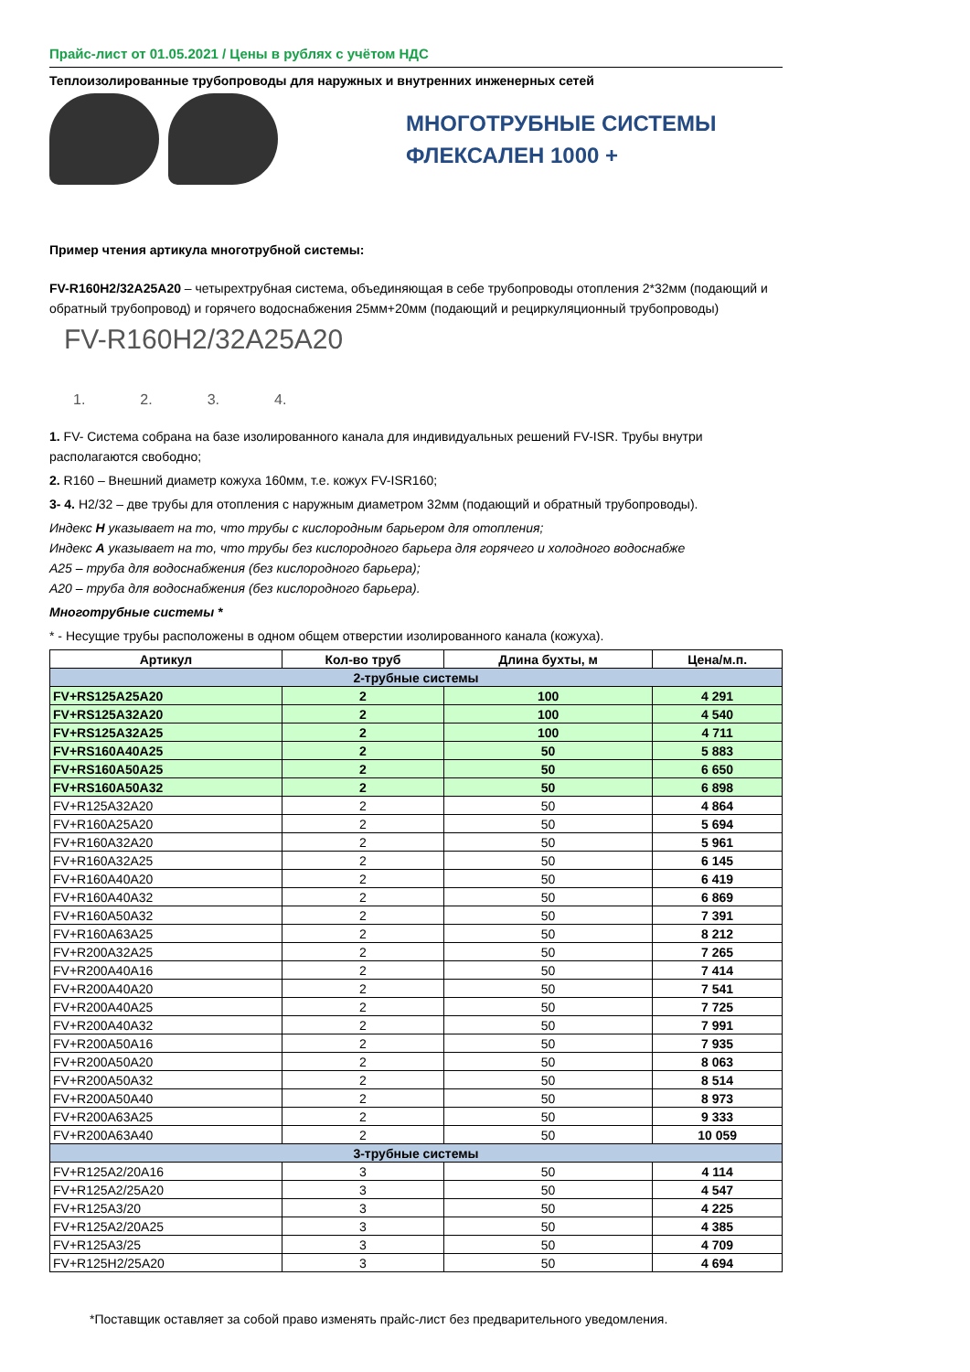Прайс-лист от 01.05.2021 / Цены в рублях с учётом НДС
Теплоизолированные трубопроводы для наружных и внутренних инженерных сетей
МНОГОТРУБНЫЕ СИСТЕМЫ
ФЛЕКСАЛЕН 1000 +
Пример чтения артикула многотрубной системы:
FV-R160H2/32A25A20 – четырехтрубная система, объединяющая в себе трубопроводы отопления 2*32мм (подающий и обратный трубопровод) и горячего водоснабжения 25мм+20мм (подающий и рециркуляционный трубопроводы)
FV-R160H2/32A25A20
1. 2. 3. 4.
1. FV- Система собрана на базе изолированного канала для индивидуальных решений FV-ISR. Трубы внутри располагаются свободно;
2. R160 – Внешний диаметр кожуха 160мм, т.е. кожух FV-ISR160;
3- 4. H2/32 – две трубы для отопления с наружным диаметром 32мм (подающий и обратный трубопроводы).
Индекс H указывает на то, что трубы с кислородным барьером для отопления;
Индекс A указывает на то, что трубы без кислородного барьера для горячего и холодного водоснабже
A25 – труба для водоснабжения (без кислородного барьера);
A20 – труба для водоснабжения (без кислородного барьера).
Многотрубные системы *
* - Несущие трубы расположены в одном общем отверстии изолированного канала (кожуха).
| Артикул | Кол-во труб | Длина бухты, м | Цена/м.п. |
| --- | --- | --- | --- |
| 2-трубные системы | | | |
| FV+RS125A25A20 | 2 | 100 | 4 291 |
| FV+RS125A32A20 | 2 | 100 | 4 540 |
| FV+RS125A32A25 | 2 | 100 | 4 711 |
| FV+RS160A40A25 | 2 | 50 | 5 883 |
| FV+RS160A50A25 | 2 | 50 | 6 650 |
| FV+RS160A50A32 | 2 | 50 | 6 898 |
| FV+R125A32A20 | 2 | 50 | 4 864 |
| FV+R160A25A20 | 2 | 50 | 5 694 |
| FV+R160A32A20 | 2 | 50 | 5 961 |
| FV+R160A32A25 | 2 | 50 | 6 145 |
| FV+R160A40A20 | 2 | 50 | 6 419 |
| FV+R160A40A32 | 2 | 50 | 6 869 |
| FV+R160A50A32 | 2 | 50 | 7 391 |
| FV+R160A63A25 | 2 | 50 | 8 212 |
| FV+R200A32A25 | 2 | 50 | 7 265 |
| FV+R200A40A16 | 2 | 50 | 7 414 |
| FV+R200A40A20 | 2 | 50 | 7 541 |
| FV+R200A40A25 | 2 | 50 | 7 725 |
| FV+R200A40A32 | 2 | 50 | 7 991 |
| FV+R200A50A16 | 2 | 50 | 7 935 |
| FV+R200A50A20 | 2 | 50 | 8 063 |
| FV+R200A50A32 | 2 | 50 | 8 514 |
| FV+R200A50A40 | 2 | 50 | 8 973 |
| FV+R200A63A25 | 2 | 50 | 9 333 |
| FV+R200A63A40 | 2 | 50 | 10 059 |
| 3-трубные системы | | | |
| FV+R125A2/20A16 | 3 | 50 | 4 114 |
| FV+R125A2/25A20 | 3 | 50 | 4 547 |
| FV+R125A3/20 | 3 | 50 | 4 225 |
| FV+R125A2/20A25 | 3 | 50 | 4 385 |
| FV+R125A3/25 | 3 | 50 | 4 709 |
| FV+R125H2/25A20 | 3 | 50 | 4 694 |
*Поставщик оставляет за собой право изменять прайс-лист без предварительного уведомления.